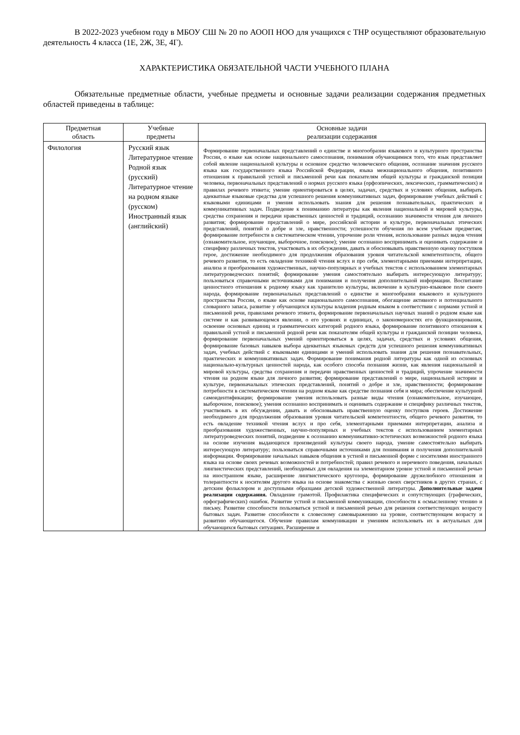В 2022-2023 учебном году в МБОУ СШ № 20 по АООП НОО для учащихся с ТНР осуществляют образовательную деятельность 4 класса (1Е, 2Ж, 3Е, 4Г).
ХАРАКТЕРИСТИКА ОБЯЗАТЕЛЬНОЙ ЧАСТИ УЧЕБНОГО ПЛАНА
Обязательные предметные области, учебные предметы и основные задачи реализации содержания предметных областей приведены в таблице:
| Предметная область | Учебные предметы | Основные задачи реализации содержания |
| --- | --- | --- |
| Филология | Русский язык Литературное чтение Родной язык (русский) Литературное чтение на родном языке (русском) Иностранный язык (английский) | Формирование первоначальных представлений о единстве и многообразии языкового и культурного пространства России, о языке как основе национального самосознания, понимания обучающимися того, что язык представляет собой явление национальной культуры и основное средство человеческого общения, осознание значения русского языка как государственного языка Российской Федерации, языка межнационального общения, позитивного отношения к правильной устной и письменной речи как показателям общей культуры и гражданской позиции человека, первоначальных представлений о нормах русского языка (орфоэпических, лексических, грамматических) и правилах речевого этикета; умение ориентироваться в целях, задачах, средствах и условиях общения, выбирать адекватные языковые средства для успешного решения коммуникативных задач, формирование учебных действий с языковыми единицами и умения использовать знания для решения познавательных, практических и коммуникативных задач. Подведение к пониманию литературы как явления национальной и мировой культуры, средства сохранения и передачи нравственных ценностей и традиций, осознанию значимости чтения для личного развития; формирование представлений о мире, российской истории и культуре, первоначальных этических представлений, понятий о добре и зле, нравственности; успешности обучения по всем учебным предметам; формирование потребности в систематическом чтении, упрочение роли чтения, использование разных видов чтения (ознакомительное, изучающее, выборочное, поисковое); умение осознанно воспринимать и оценивать содержание и специфику различных текстов, участвовать в их обсуждении, давать и обосновывать нравственную оценку поступков герое, достижение необходимого для продолжения образования уровня читательской компетентности, общего речевого развития, то есть овладение техникой чтения вслух и про себя, элементарными приемами интерпретации, анализа и преобразования художественных, научно-популярных и учебных текстов с использованием элементарных литературоведческих понятий; формирование умения самостоятельно выбирать интересующую литературу; пользоваться справочными источниками для понимания и получения дополнительной информации. Воспитание ценностного отношения к родному языку как хранителю культуры, включение в культурно-языковое поле своего народа, формирование первоначальных представлений о единстве и многообразии языкового и культурного пространства России, о языке как основе национального самосознания, обогащение активного и потенциального словарного запаса, развитие у обучающихся культуры владения родным языком в соответствии с нормами устной и письменной речи, правилами речевого этикета, формирование первоначальных научных знаний о родном языке как системе и как развивающемся явлении, о его уровнях и единицах, о закономерностях его функционирования, освоение основных единиц и грамматических категорий родного языка, формирование позитивного отношения к правильной устной и письменной родной речи как показателям общей культуры и гражданской позиции человека, формирование первоначальных умений ориентироваться в целях, задачах, средствах и условиях общения, формирование базовых навыков выбора адекватных языковых средств для успешного решения коммуникативных задач, учебных действий с языковыми единицами и умений использовать знания для решения познавательных, практических и коммуникативных задач. Формирование понимания родной литературы как одной из основных национально-культурных ценностей народа, как особого способа познания жизни, как явления национальной и мировой культуры, средства сохранения и передачи нравственных ценностей и традиций, упрочение значимости чтения на родном языке для личного развития; формирование представлений о мире, национальной истории и культуре, первоначальных этических представлений, понятий о добре и зле, нравственности; формирование потребности в систематическом чтении на родном языке как средстве познания себя и мира; обеспечение культурной самоидентификации; формирование умения использовать разные виды чтения (ознакомительное, изучающее, выборочное, поисковое); умения осознанно воспринимать и оценивать содержание и специфику различных текстов, участвовать в их обсуждении, давать и обосновывать нравственную оценку поступков героев. Достижение необходимого для продолжения образования уровня читательской компетентности, общего речевого развития, то есть овладение техникой чтения вслух и про себя, элементарными приемами интерпретации, анализа и преобразования художественных, научно-популярных и учебных текстов с использованием элементарных литературоведческих понятий, подведение к осознанию коммуникативно-эстетических возможностей родного языка на основе изучения выдающихся произведений культуры своего народа, умение самостоятельно выбирать интересующую литературу; пользоваться справочными источниками для понимания и получения дополнительной информации. Формирование начальных навыков общения в устной и письменной форме с носителями иностранного языка на основе своих речевых возможностей и потребностей; правил речевого и неречевого поведения, начальных лингвистических представлений, необходимых для овладения на элементарном уровне устной и письменной речью на иностранном языке, расширение лингвистического кругозора, формирование дружелюбного отношения и толерантности к носителям другого языка на основе знакомства с жизнью своих сверстников в других странах, с детским фольклором и доступными образцами детской художественной литературы. Дополнительные задачи реализации содержания. Овладение грамотой. Профилактика специфических и сопутствующих (графических, орфографических) ошибок. Развитие устной и письменной коммуникации, способности к осмысленному чтению и письму. Развитие способности пользоваться устной и письменной речью для решения соответствующих возрасту бытовых задач. Развитие способности к словесному самовыражению на уровне, соответствующем возрасту и развитию обучающегося. Обучение правилам коммуникации и умениям использовать их в актуальных для обучающихся бытовых ситуациях. Расширение и |